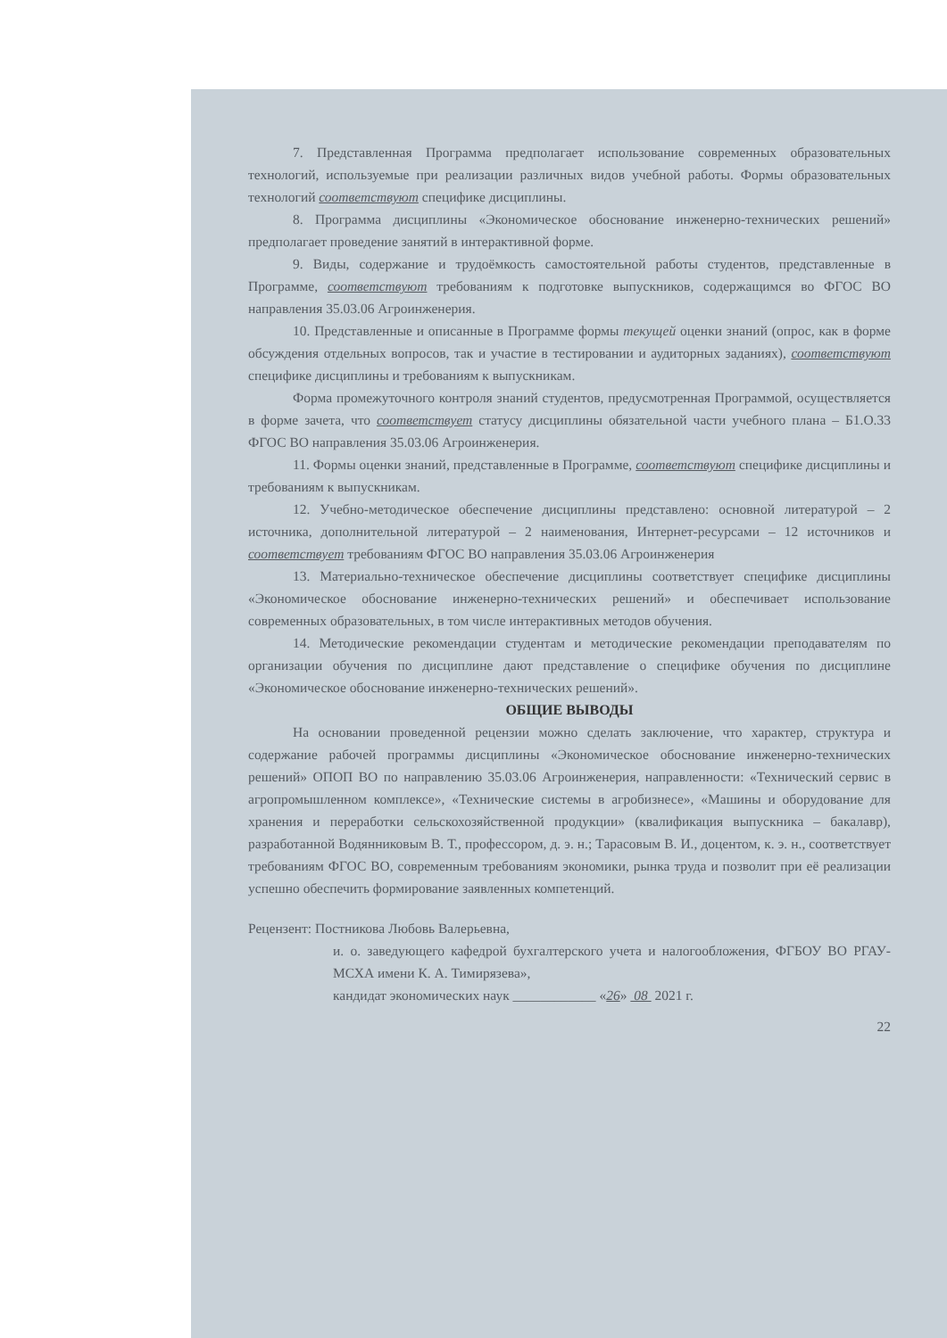7. Представленная Программа предполагает использование современных образовательных технологий, используемые при реализации различных видов учебной работы. Формы образовательных технологий соответствуют специфике дисциплины.
8. Программа дисциплины «Экономическое обоснование инженерно-технических решений» предполагает проведение занятий в интерактивной форме.
9. Виды, содержание и трудоёмкость самостоятельной работы студентов, представленные в Программе, соответствуют требованиям к подготовке выпускников, содержащимся во ФГОС ВО направления 35.03.06 Агроинженерия.
10. Представленные и описанные в Программе формы текущей оценки знаний (опрос, как в форме обсуждения отдельных вопросов, так и участие в тестировании и аудиторных заданиях), соответствуют специфике дисциплины и требованиям к выпускникам.
Форма промежуточного контроля знаний студентов, предусмотренная Программой, осуществляется в форме зачета, что соответствует статусу дисциплины обязательной части учебного плана – Б1.О.33 ФГОС ВО направления 35.03.06 Агроинженерия.
11. Формы оценки знаний, представленные в Программе, соответствуют специфике дисциплины и требованиям к выпускникам.
12. Учебно-методическое обеспечение дисциплины представлено: основной литературой – 2 источника, дополнительной литературой – 2 наименования, Интернет-ресурсами – 12 источников и соответствует требованиям ФГОС ВО направления 35.03.06 Агроинженерия
13. Материально-техническое обеспечение дисциплины соответствует специфике дисциплины «Экономическое обоснование инженерно-технических решений» и обеспечивает использование современных образовательных, в том числе интерактивных методов обучения.
14. Методические рекомендации студентам и методические рекомендации преподавателям по организации обучения по дисциплине дают представление о специфике обучения по дисциплине «Экономическое обоснование инженерно-технических решений».
ОБЩИЕ ВЫВОДЫ
На основании проведенной рецензии можно сделать заключение, что характер, структура и содержание рабочей программы дисциплины «Экономическое обоснование инженерно-технических решений» ОПОП ВО по направлению 35.03.06 Агроинженерия, направленности: «Технический сервис в агропромышленном комплексе», «Технические системы в агробизнесе», «Машины и оборудование для хранения и переработки сельскохозяйственной продукции» (квалификация выпускника – бакалавр), разработанной Водянниковым В. Т., профессором, д. э. н.; Тарасовым В. И., доцентом, к. э. н., соответствует требованиям ФГОС ВО, современным требованиям экономики, рынка труда и позволит при её реализации успешно обеспечить формирование заявленных компетенций.
Рецензент: Постникова Любовь Валерьевна,
и. о. заведующего кафедрой бухгалтерского учета и налогообложения, ФГБОУ ВО РГАУ-МСХА имени К. А. Тимирязева»,
кандидат экономических наук ____________ «26» 08 2021 г.
22